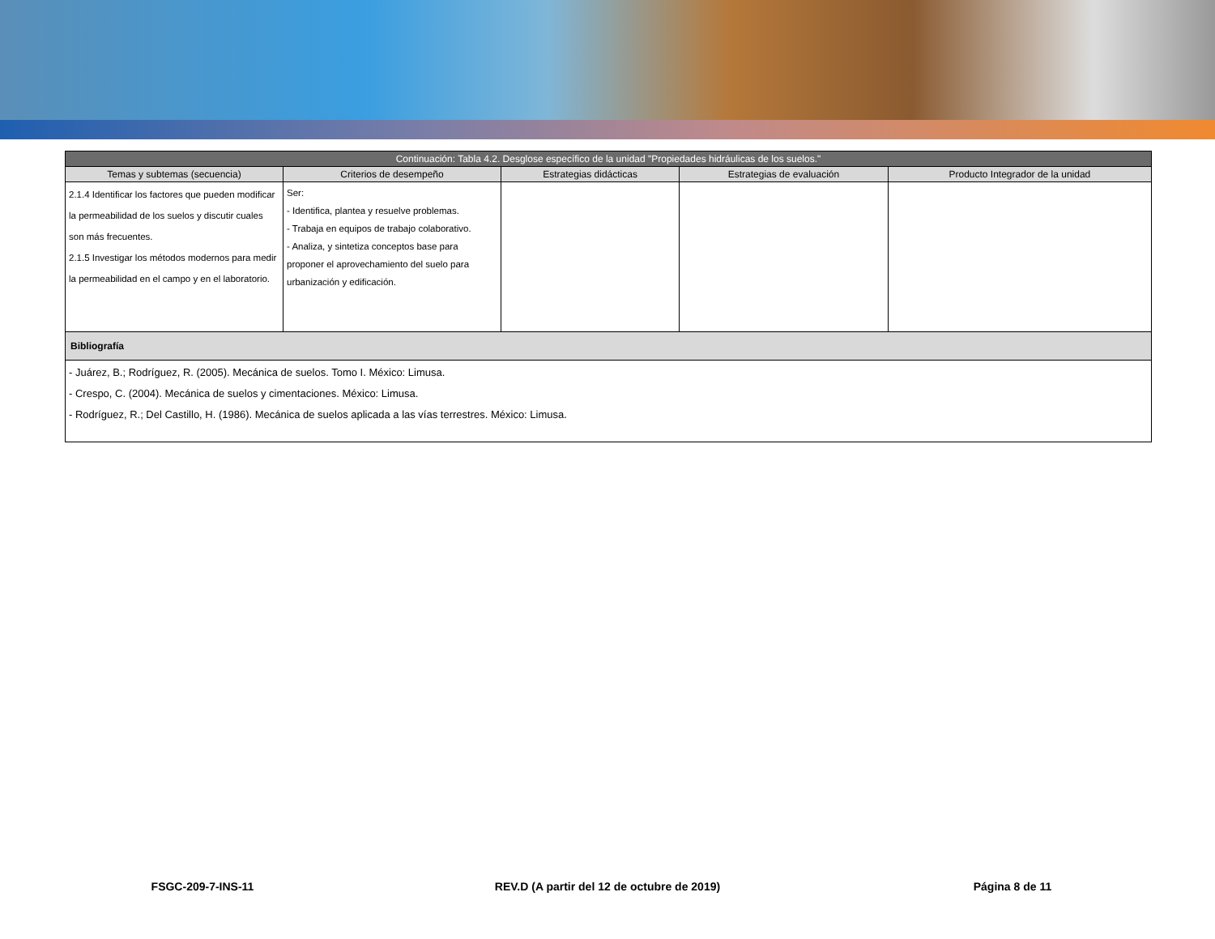| Continuación: Tabla 4.2. Desglose específico de la unidad "Propiedades hidráulicas de los suelos." | | | | |
| --- | --- | --- | --- | --- |
| Temas y subtemas (secuencia) | Criterios de desempeño | Estrategias didácticas | Estrategias de evaluación | Producto Integrador de la unidad |
| 2.1.4 Identificar los factores que pueden modificar la permeabilidad de los suelos y discutir cuales son más frecuentes. 2.1.5 Investigar los métodos modernos para medir la permeabilidad en el campo y en el laboratorio. | Ser: - Identifica, plantea y resuelve problemas. - Trabaja en equipos de trabajo colaborativo. - Analiza, y sintetiza conceptos base para proponer el aprovechamiento del suelo para urbanización y edificación. | | | |
| Bibliografía | | | | |
| - Juárez, B.; Rodríguez, R. (2005). Mecánica de suelos. Tomo I. México: Limusa. - Crespo, C. (2004). Mecánica de suelos y cimentaciones. México: Limusa. - Rodríguez, R.; Del Castillo, H. (1986). Mecánica de suelos aplicada a las vías terrestres. México: Limusa. | | | | |
FSGC-209-7-INS-11 REV.D (A partir del 12 de octubre de 2019)
Página 8 de 11